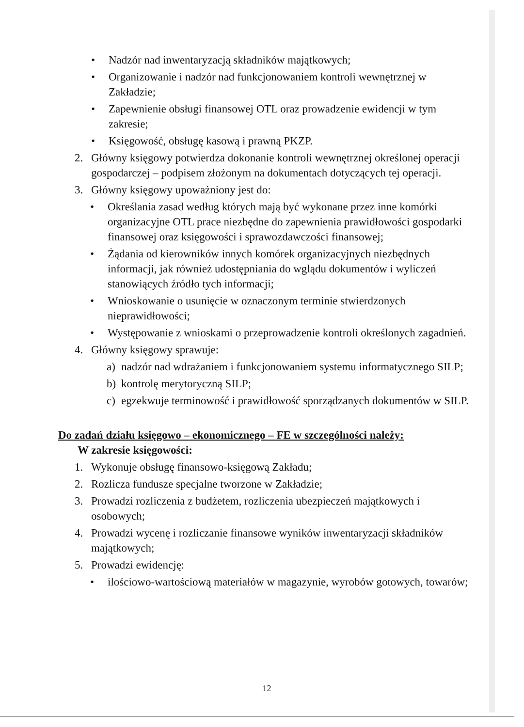• Nadzór nad inwentaryzacją składników majątkowych;
• Organizowanie i nadzór nad funkcjonowaniem kontroli wewnętrznej w Zakładzie;
• Zapewnienie obsługi finansowej OTL oraz prowadzenie ewidencji w tym zakresie;
• Księgowość, obsługę kasową i prawną PKZP.
2. Główny księgowy potwierdza dokonanie kontroli wewnętrznej określonej operacji gospodarczej – podpisem złożonym na dokumentach dotyczących tej operacji.
3. Główny księgowy upoważniony jest do:
• Określania zasad według których mają być wykonane przez inne komórki organizacyjne OTL prace niezbędne do zapewnienia prawidłowości gospodarki finansowej oraz księgowości i sprawozdawczości finansowej;
• Żądania od kierowników innych komórek organizacyjnych niezbędnych informacji, jak również udostępniania do wglądu dokumentów i wyliczeń stanowiących źródło tych informacji;
• Wnioskowanie o usunięcie w oznaczonym terminie stwierdzonych nieprawidłowości;
• Występowanie z wnioskami o przeprowadzenie kontroli określonych zagadnień.
4. Główny księgowy sprawuje:
a) nadzór nad wdrażaniem i funkcjonowaniem systemu informatycznego SILP;
b) kontrolę merytoryczną SILP;
c) egzekwuje terminowość i prawidłowość sporządzanych dokumentów w SILP.
Do zadań działu księgowo – ekonomicznego – FE w szczególności należy:
W zakresie księgowości:
1. Wykonuje obsługę finansowo-księgową Zakładu;
2. Rozlicza fundusze specjalne tworzone w Zakładzie;
3. Prowadzi rozliczenia z budżetem, rozliczenia ubezpieczeń majątkowych i osobowych;
4. Prowadzi wycenę i rozliczanie finansowe wyników inwentaryzacji składników majątkowych;
5. Prowadzi ewidencję:
• ilościowo-wartościową materiałów w magazynie, wyrobów gotowych, towarów;
12